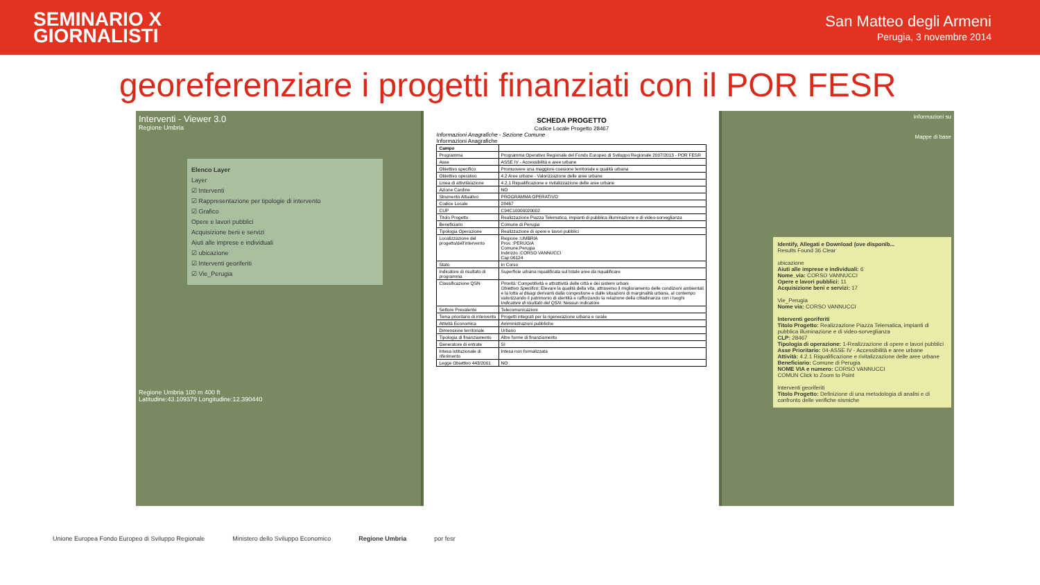SEMINARIO X
GIORNALISTI
San Matteo degli Armeni
Perugia, 3 novembre 2014
georeferenziare i progetti finanziati con il POR FESR
Interventi - Viewer 3.0
Regione Umbria
Elenco Layer
Layer
☑ Interventi
☑ Rappresentazione per tipologie di intervento
☑ Grafico
Opere e lavori pubblici
Acquisizione beni e servizi
Aiuti alle imprese e individuali
☑ ubicazione
☑ Interventi georiferiti
☑ Vie_Perugia
Regione Umbria 100 m 400 ft
Latitudine:43.109379 Longitudine:12.390440
SCHEDA PROGETTO
Codice Locale Progetto 28467
Informazioni Anagrafiche - Sezione Comune
Informazioni Anagrafiche
| Campo | |
| --- | --- |
| Programma | Programma Operativo Regionale del Fondo Europeo di Sviluppo Regionale 2007/2013 - POR FESR |
| Asse | ASSE IV - Accessibilità e aree urbane |
| Obiettivo specifico | Promuovere una maggiore coesione territoriale e qualità urbana |
| Obiettivo operativo | 4.2 Aree urbane - Valorizzazione delle aree urbane |
| Linea di attività/azione | 4.2.1 Riqualificazione e rivitalizzazione delle aree urbane |
| Azione Cardine | NO |
| Strumento Attuativo | PROGRAMMA OPERATIVO |
| Codice Locale | 28467 |
| CUP | C94C10000020002 |
| Titolo Progetto | Realizzazione Piazza Telematica, impianti di pubblica illuminazione e di video-sorveglianza |
| Beneficiario | Comune di Perugia |
| Tipologia Operazione | Realizzazione di opere e lavori pubblici |
| Localizzazione del progetto/dell'intervento | Regione :UMBRIA Prov. :PERUGIA Comune:Perugia Indirizzo :CORSO VANNUCCI Cap:06124 |
| Stato | In Corso |
| Indicatore di risultato di programma | Superficie urbana riqualificata sul totale aree da riqualificare |
| Classificazione QSN | Priorità: Competitività e attrattività delle città e dei sistemi urbani Obiettivo Specifico: Elevare la qualità della vita, attraverso il miglioramento delle condizioni ambientali e la lotta ai disagi derivanti dalla congestione e dalle situazioni di marginalità urbana, al contempo valorizzando il patrimonio di identità e rafforzando la relazione della cittadinanza con i luoghi Indicatore di risultato del QSN: Nessun indicatore |
| Settore Prevalente | Telecomunicazioni |
| Tema prioritario di intervento | Progetti integrati per la rigenerazione urbana e rurale |
| Attività Economica | Amministrazioni pubbliche |
| Dimensione territoriale | Urbano |
| Tipologia di finanziamento | Altre forme di finanziamento |
| Generatore di entrate | SI |
| Intesa istituzionale di riferimento | Intesa non formalizzata |
| Legge Obiettivo 443/2001 | NO |
Informazioni su
Mappe di base
Identify, Allegati e Download (ove disponib...
Results Found 36 Clear
ubicazione
Aiuti alle imprese e individuali: 6
Nome_via: CORSO VANNUCCI
Opere e lavori pubblici: 11
Acquisizione beni e servizi: 17
Vie_Perugia
Nome via: CORSO VANNUCCI
Interventi georiferiti
Titolo Progetto: Realizzazione Piazza Telematica, impianti di pubblica illuminazione e di video-sorveglianza
CLP: 28467
Tipologia di operazione: 1-Realizzazione di opere e lavori pubblici
Asse Prioritario: 04-ASSE IV - Accessibilità e aree urbane
Attività: 4.2.1 Riqualificazione e rivitalizzazione delle aree urbane
Beneficiario: Comune di Perugia
NOME VIA e numero: CORSO VANNUCCI
COMUN Click to Zoom to Point
Interventi georiferiti
Titolo Progetto: Definizione di una metodologia di analisi e di confronto delle verifiche sismiche
Unione Europea Fondo Europeo di Sviluppo Regionale Ministero dello Sviluppo Economico Regione Umbria por fesr